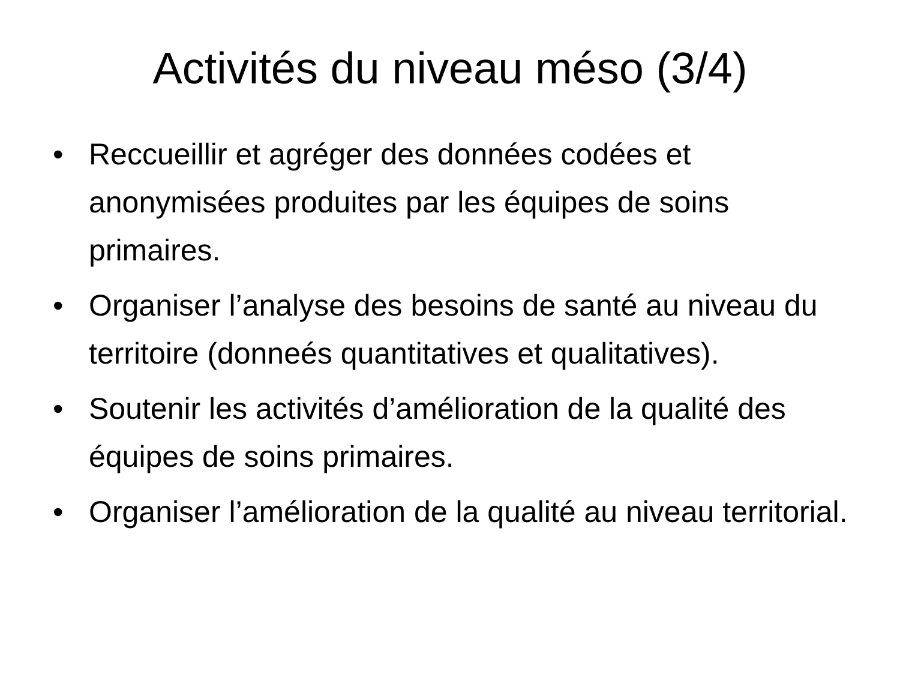Activités du niveau méso (3/4)
• Reccueillir et agréger des données codées et anonymisées produites par les équipes de soins primaires.
• Organiser l’analyse des besoins de santé au niveau du territoire (donneés quantitatives et qualitatives).
• Soutenir les activités d’amélioration de la qualité des équipes de soins primaires.
• Organiser l’amélioration de la qualité au niveau territorial.